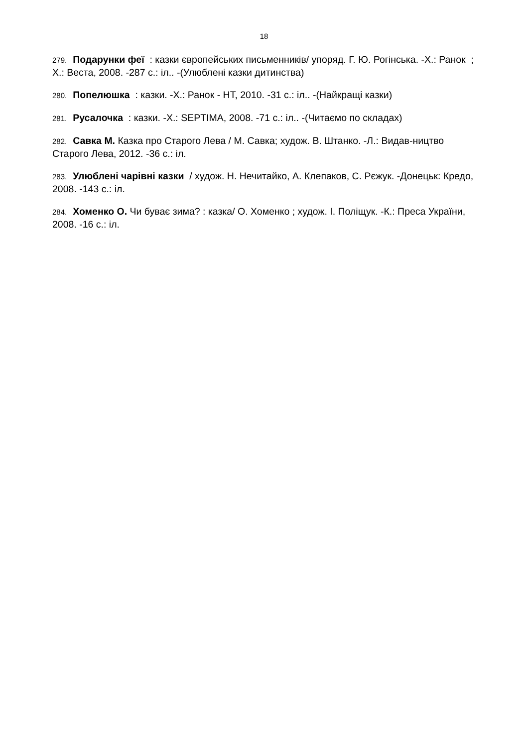18
279. Подарунки феї : казки європейських письменників/ упоряд. Г. Ю. Рогінська. -Х.: Ранок ; Х.: Веста, 2008. -287 с.: іл.. -(Улюблені казки дитинства)
280. Попелюшка : казки. -Х.: Ранок - НТ, 2010. -31 с.: іл.. -(Найкращі казки)
281. Русалочка : казки. -Х.: SEPTIMA, 2008. -71 с.: іл.. -(Читаємо по складах)
282. Савка М. Казка про Старого Лева / М. Савка; худож. В. Штанко. -Л.: Видав-ництво Старого Лева, 2012. -36 с.: іл.
283. Улюблені чарівні казки / худож. Н. Нечитайко, А. Клепаков, С. Рєжук. -Донецьк: Кредо, 2008. -143 с.: іл.
284. Хоменко О. Чи буває зима? : казка/ О. Хоменко ; худож. І. Поліщук. -К.: Преса України, 2008. -16 с.: іл.